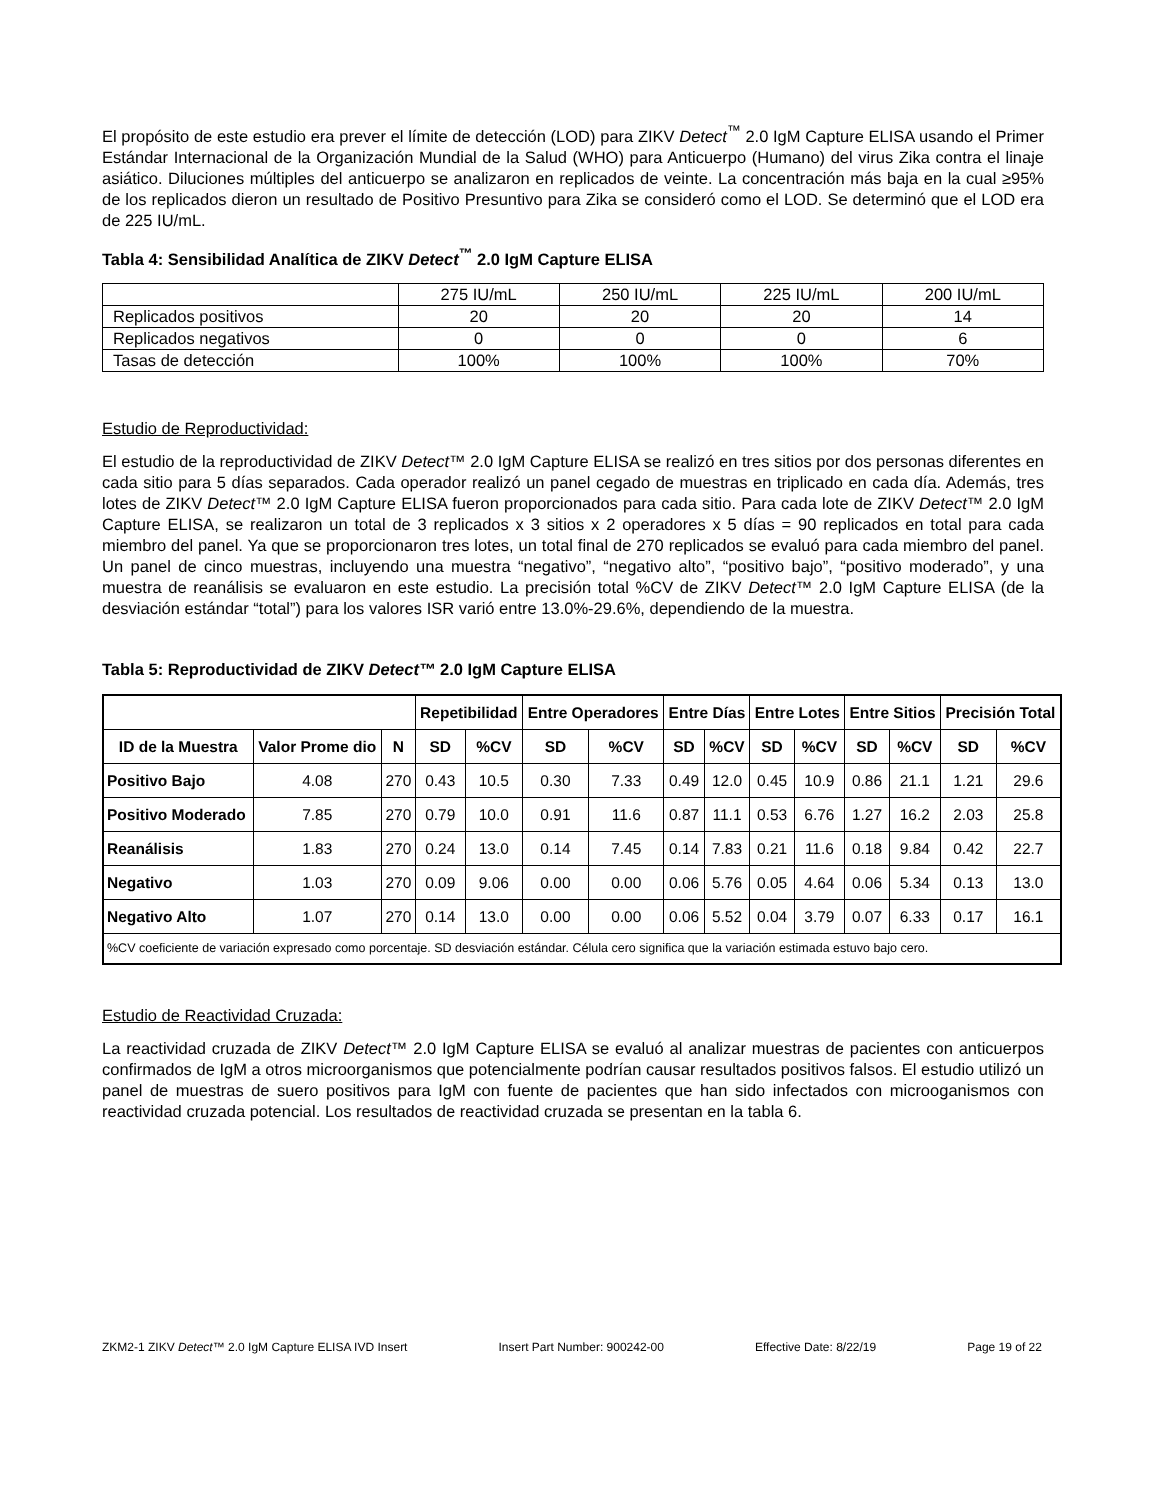El propósito de este estudio era prever el límite de detección (LOD) para ZIKV Detect<sup>™</sup> 2.0 IgM Capture ELISA usando el Primer Estándar Internacional de la Organización Mundial de la Salud (WHO) para Anticuerpo (Humano) del virus Zika contra el linaje asiático. Diluciones múltiples del anticuerpo se analizaron en replicados de veinte. La concentración más baja en la cual ≥95% de los replicados dieron un resultado de Positivo Presuntivo para Zika se consideró como el LOD. Se determinó que el LOD era de 225 IU/mL.
Tabla 4: Sensibilidad Analítica de ZIKV Detect<sup>™</sup> 2.0 IgM Capture ELISA
| | 275 IU/mL | 250 IU/mL | 225 IU/mL | 200 IU/mL |
| Replicados positivos | 20 | 20 | 20 | 14 |
| Replicados negativos | 0 | 0 | 0 | 6 |
| Tasas de detección | 100% | 100% | 100% | 70% |
Estudio de Reproductividad:
El estudio de la reproductividad de ZIKV Detect™ 2.0 IgM Capture ELISA se realizó en tres sitios por dos personas diferentes en cada sitio para 5 días separados. Cada operador realizó un panel cegado de muestras en triplicado en cada día. Además, tres lotes de ZIKV Detect™ 2.0 IgM Capture ELISA fueron proporcionados para cada sitio. Para cada lote de ZIKV Detect™ 2.0 IgM Capture ELISA, se realizaron un total de 3 replicados x 3 sitios x 2 operadores x 5 días = 90 replicados en total para cada miembro del panel. Ya que se proporcionaron tres lotes, un total final de 270 replicados se evaluó para cada miembro del panel. Un panel de cinco muestras, incluyendo una muestra “negativo”, “negativo alto”, “positivo bajo”, “positivo moderado”, y una muestra de reanálisis se evaluaron en este estudio. La precisión total %CV de ZIKV Detect™ 2.0 IgM Capture ELISA (de la desviación estándar “total”) para los valores ISR varió entre 13.0%-29.6%, dependiendo de la muestra.
Tabla 5: Reproductividad de ZIKV Detect™ 2.0 IgM Capture ELISA
| | | | Repetibilidad | | Entre Operadores | | Entre Días | | Entre Lotes | | Entre Sitios | | Precisión Total | |
| --- | --- | --- | --- | --- | --- | --- | --- | --- | --- | --- | --- | --- | --- | --- |
| ID de la Muestra | Valor Prome dio | N | SD | %CV | SD | %CV | SD | %CV | SD | %CV | SD | %CV | SD | %CV |
| Positivo Bajo | 4.08 | 270 | 0.43 | 10.5 | 0.30 | 7.33 | 0.49 | 12.0 | 0.45 | 10.9 | 0.86 | 21.1 | 1.21 | 29.6 |
| Positivo Moderado | 7.85 | 270 | 0.79 | 10.0 | 0.91 | 11.6 | 0.87 | 11.1 | 0.53 | 6.76 | 1.27 | 16.2 | 2.03 | 25.8 |
| Reanálisis | 1.83 | 270 | 0.24 | 13.0 | 0.14 | 7.45 | 0.14 | 7.83 | 0.21 | 11.6 | 0.18 | 9.84 | 0.42 | 22.7 |
| Negativo | 1.03 | 270 | 0.09 | 9.06 | 0.00 | 0.00 | 0.06 | 5.76 | 0.05 | 4.64 | 0.06 | 5.34 | 0.13 | 13.0 |
| Negativo Alto | 1.07 | 270 | 0.14 | 13.0 | 0.00 | 0.00 | 0.06 | 5.52 | 0.04 | 3.79 | 0.07 | 6.33 | 0.17 | 16.1 |
| %CV coeficiente de variación expresado como porcentaje. SD desviación estándar. Célula cero significa que la variación estimada estuvo bajo cero. | | | | | | | | | | | | | | |
Estudio de Reactividad Cruzada:
La reactividad cruzada de ZIKV Detect™ 2.0 IgM Capture ELISA se evaluó al analizar muestras de pacientes con anticuerpos confirmados de IgM a otros microorganismos que potencialmente podrían causar resultados positivos falsos. El estudio utilizó un panel de muestras de suero positivos para IgM con fuente de pacientes que han sido infectados con microoganismos con reactividad cruzada potencial. Los resultados de reactividad cruzada se presentan en la tabla 6.
ZKM2-1 ZIKV Detect™ 2.0 IgM Capture ELISA IVD Insert Insert Part Number: 900242-00 Effective Date: 8/22/19 Page 19 of 22